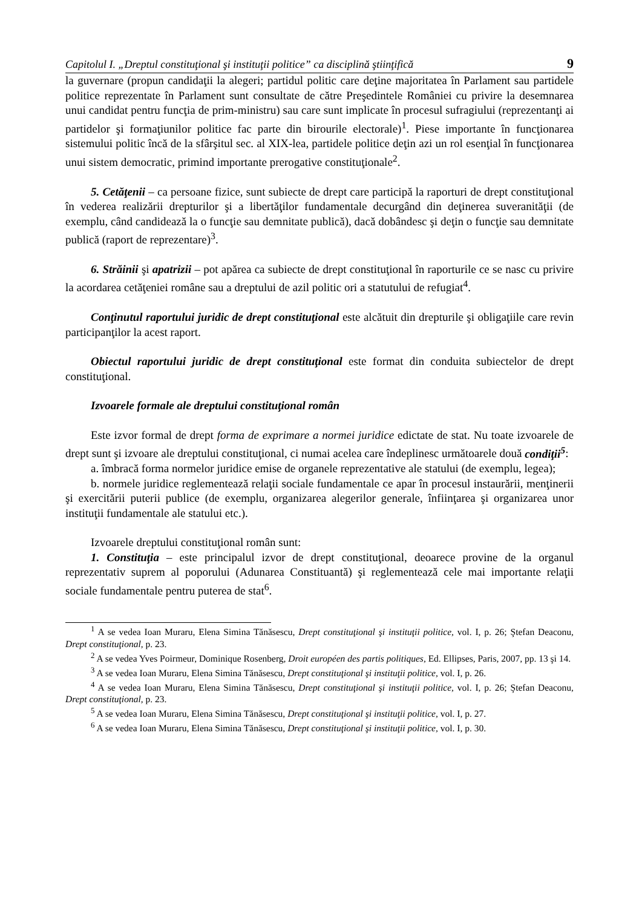Capitolul I. „Dreptul constituţional şi instituţii politice” ca disciplină ştiinţifică 9
la guvernare (propun candidaţii la alegeri; partidul politic care deţine majoritatea în Parlament sau partidele politice reprezentate în Parlament sunt consultate de către Preşedintele României cu privire la desemnarea unui candidat pentru funcţia de prim-ministru) sau care sunt implicate în procesul sufragiului (reprezentanţi ai partidelor şi formaţiunilor politice fac parte din birourile electorale)<sup>1</sup>. Piese importante în funcţionarea sistemului politic încă de la sfârşitul sec. al XIX-lea, partidele politice deţin azi un rol esenţial în funcţionarea unui sistem democratic, primind importante prerogative constituţionale<sup>2</sup>.
5. Cetăţenii – ca persoane fizice, sunt subiecte de drept care participă la raporturi de drept constituţional în vederea realizării drepturilor şi a libertăţilor fundamentale decurgând din deţinerea suveranităţii (de exemplu, când candidează la o funcţie sau demnitate publică), dacă dobândesc şi deţin o funcţie sau demnitate publică (raport de reprezentare)<sup>3</sup>.
6. Străinii şi apatrizii – pot apărea ca subiecte de drept constituţional în raporturile ce se nasc cu privire la acordarea cetăţeniei române sau a dreptului de azil politic ori a statutului de refugiat<sup>4</sup>.
Conţinutul raportului juridic de drept constituţional este alcătuit din drepturile şi obligaţiile care revin participanţilor la acest raport.
Obiectul raportului juridic de drept constituţional este format din conduita subiectelor de drept constituţional.
Izvoarele formale ale dreptului constituţional român
Este izvor formal de drept forma de exprimare a normei juridice edictate de stat. Nu toate izvoarele de drept sunt şi izvoare ale dreptului constituţional, ci numai acelea care îndeplinesc următoarele două condiţii<sup>5</sup>:
a. îmbracă forma normelor juridice emise de organele reprezentative ale statului (de exemplu, legea);
b. normele juridice reglementează relaţii sociale fundamentale ce apar în procesul instaurării, menţinerii şi exercitării puterii publice (de exemplu, organizarea alegerilor generale, înfiinţarea şi organizarea unor instituţii fundamentale ale statului etc.).
Izvoarele dreptului constituţional român sunt:
1. Constituţia – este principalul izvor de drept constituţional, deoarece provine de la organul reprezentativ suprem al poporului (Adunarea Constituantă) şi reglementează cele mai importante relaţii sociale fundamentale pentru puterea de stat<sup>6</sup>.
<sup>1</sup> A se vedea Ioan Muraru, Elena Simina Tănăsescu, Drept constituţional şi instituţii politice, vol. I, p. 26; Ştefan Deaconu, Drept constituţional, p. 23.
<sup>2</sup> A se vedea Yves Poirmeur, Dominique Rosenberg, Droit européen des partis politiques, Ed. Ellipses, Paris, 2007, pp. 13 şi 14.
<sup>3</sup> A se vedea Ioan Muraru, Elena Simina Tănăsescu, Drept constituţional şi instituţii politice, vol. I, p. 26.
<sup>4</sup> A se vedea Ioan Muraru, Elena Simina Tănăsescu, Drept constituţional şi instituţii politice, vol. I, p. 26; Ştefan Deaconu, Drept constituţional, p. 23.
<sup>5</sup> A se vedea Ioan Muraru, Elena Simina Tănăsescu, Drept constituţional şi instituţii politice, vol. I, p. 27.
<sup>6</sup> A se vedea Ioan Muraru, Elena Simina Tănăsescu, Drept constituţional şi instituţii politice, vol. I, p. 30.